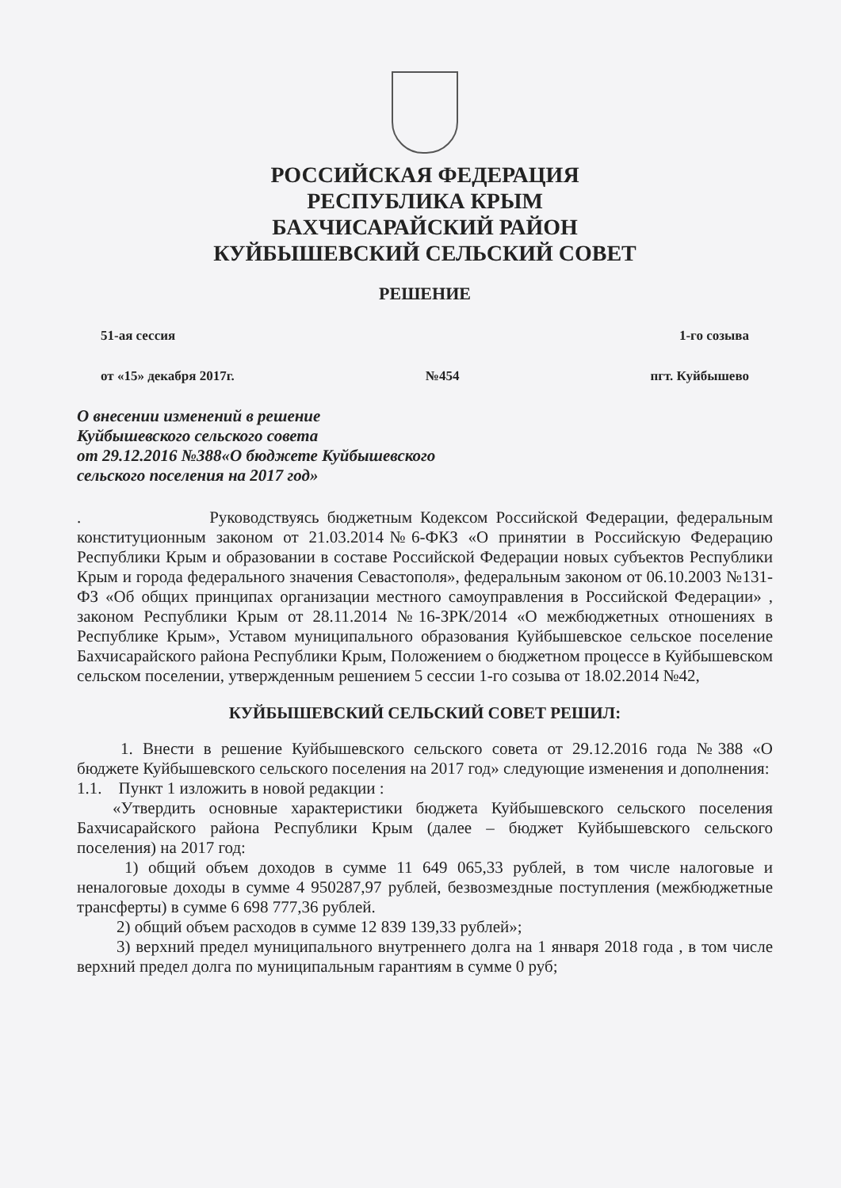РОССИЙСКАЯ ФЕДЕРАЦИЯ
РЕСПУБЛИКА КРЫМ
БАХЧИСАРАЙСКИЙ РАЙОН
КУЙБЫШЕВСКИЙ СЕЛЬСКИЙ СОВЕТ
РЕШЕНИЕ
51-ая сессия 1-го созыва
от «15» декабря 2017г. №454 пгт. Куйбышево
О внесении изменений в решение
Куйбышевского сельского совета
от 29.12.2016 №388«О бюджете Куйбышевского
сельского поселения на 2017 год»
. Руководствуясь бюджетным Кодексом Российской Федерации, федеральным конституционным законом от 21.03.2014№6-ФКЗ «О принятии в Российскую Федерацию Республики Крым и образовании в составе Российской Федерации новых субъектов Республики Крым и города федерального значения Севастополя», федеральным законом от 06.10.2003 №131-ФЗ «Об общих принципах организации местного самоуправления в Российской Федерации» , законом Республики Крым от 28.11.2014 №16-ЗРК/2014 «О межбюджетных отношениях в Республике Крым», Уставом муниципального образования Куйбышевское сельское поселение Бахчисарайского района Республики Крым, Положением о бюджетном процессе в Куйбышевском сельском поселении, утвержденным решением 5 сессии 1-го созыва от 18.02.2014 №42,
КУЙБЫШЕВСКИЙ СЕЛЬСКИЙ СОВЕТ РЕШИЛ:
1. Внести в решение Куйбышевского сельского совета от 29.12.2016 года №388 «О бюджете Куйбышевского сельского поселения на 2017 год» следующие изменения и дополнения:
1.1. Пункт 1 изложить в новой редакции :
«Утвердить основные характеристики бюджета Куйбышевского сельского поселения Бахчисарайского района Республики Крым (далее – бюджет Куйбышевского сельского поселения) на 2017 год:
1) общий объем доходов в сумме 11 649 065,33 рублей, в том числе налоговые и неналоговые доходы в сумме 4 950287,97 рублей, безвозмездные поступления (межбюджетные трансферты) в сумме 6 698 777,36 рублей.
2) общий объем расходов в сумме 12 839 139,33 рублей»;
3) верхний предел муниципального внутреннего долга на 1 января 2018 года , в том числе верхний предел долга по муниципальным гарантиям в сумме 0 руб;